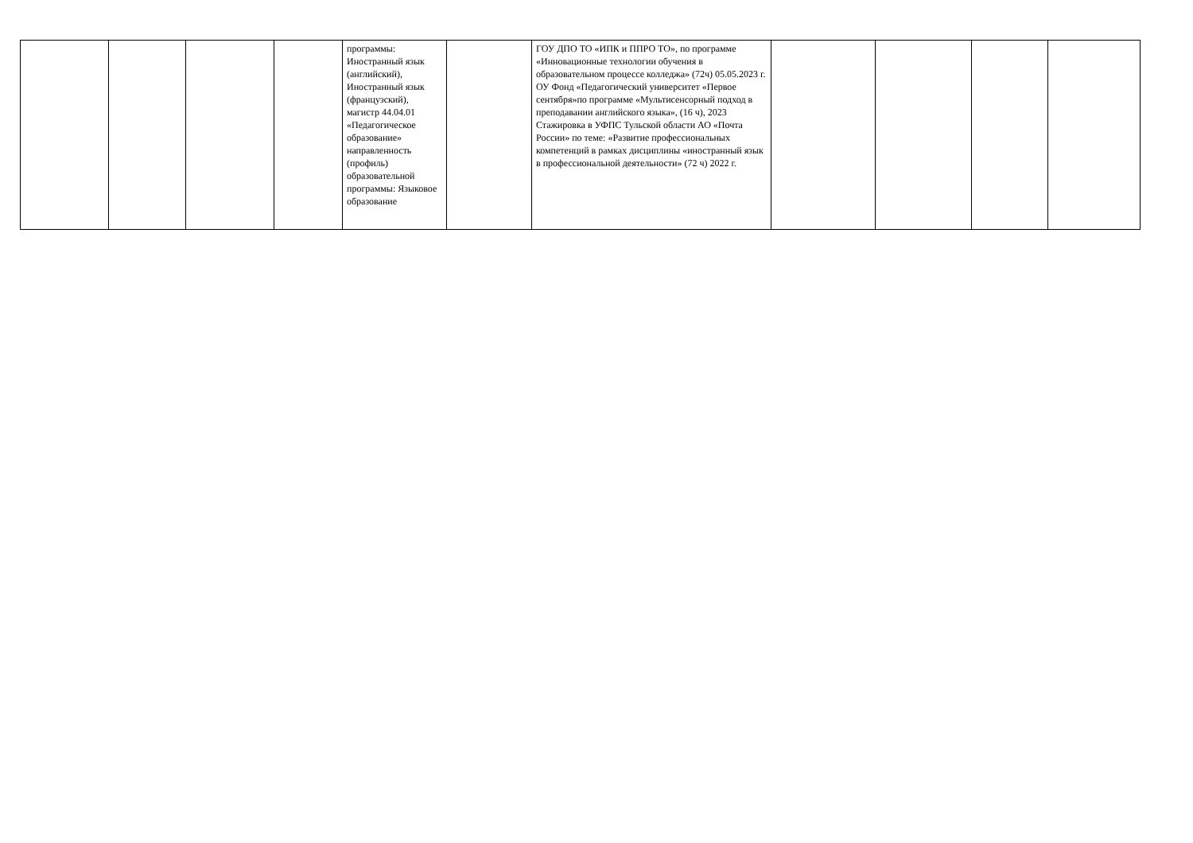| | | | | программы: Иностранный язык (английский), Иностранный язык (французский), магистр 44.04.01 «Педагогическое образование» направленность (профиль) образовательной программы: Языковое образование | | ГОУ ДПО ТО «ИПК и ППРО ТО», по программе «Инновационные технологии обучения в образовательном процессе колледжа» (72ч) 05.05.2023 г. ОУ Фонд «Педагогический университет «Первое сентября»по программе «Мультисенсорный подход в преподавании английского языка», (16 ч), 2023 Стажировка в УФПС Тульской области АО «Почта России» по теме: «Развитие профессиональных компетенций в рамках дисциплины «иностранный язык в профессиональной деятельности» (72 ч) 2022 г. | | | | |